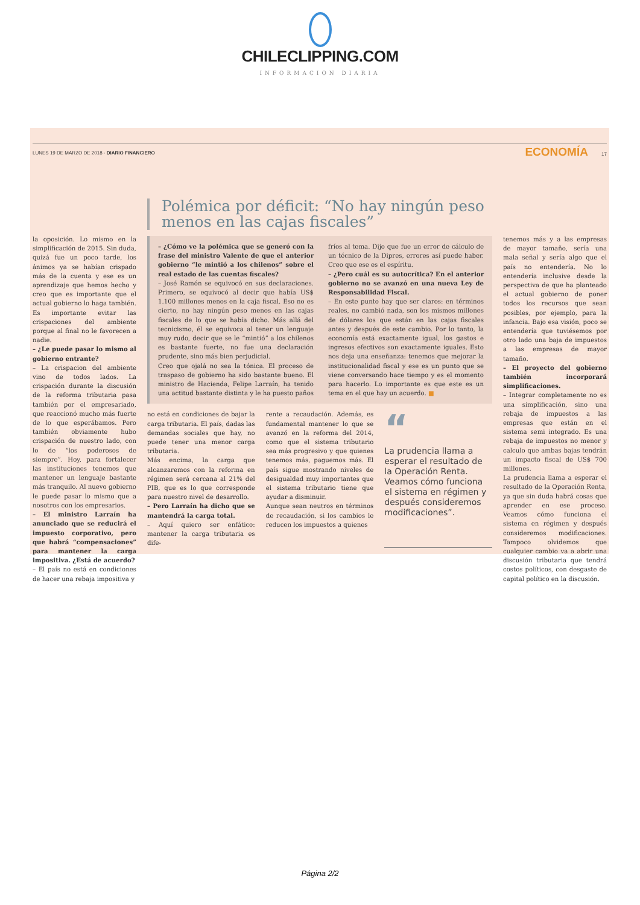CHILECLIPPING.COM
INFORMACION DIARIA
LUNES 19 DE MARZO DE 2018 - DIARIO FINANCIERO ECONOMÍA 17
la oposición. Lo mismo en la simplificación de 2015. Sin duda, quizá fue un poco tarde, los ánimos ya se habían crispado más de la cuenta y ese es un aprendizaje que hemos hecho y creo que es importante que el actual gobierno lo haga también. Es importante evitar las crispaciones del ambiente porque al final no le favorecen a nadie.
– ¿Le puede pasar lo mismo al gobierno entrante?
– La crispacion del ambiente vino de todos lados. La crispación durante la discusión de la reforma tributaria pasa también por el empresariado, que reaccionó mucho más fuerte de lo que esperábamos. Pero también obviamente hubo crispación de nuestro lado, con lo de “los poderosos de siempre”. Hoy, para fortalecer las instituciones tenemos que mantener un lenguaje bastante más tranquilo. Al nuevo gobierno le puede pasar lo mismo que a nosotros con los empresarios.
– El ministro Larraín ha anunciado que se reducirá el impuesto corporativo, pero que habrá “compensaciones” para mantener la carga impositiva. ¿Está de acuerdo?
– El país no está en condiciones de hacer una rebaja impositiva y
Polémica por déficit: “No hay ningún peso menos en las cajas fiscales”
– ¿Cómo ve la polémica que se generó con la frase del ministro Valente de que el anterior gobierno “le mintió a los chilenos” sobre el real estado de las cuentas fiscales?
– José Ramón se equivocó en sus declaraciones. Primero, se equivocó al decir que había US$ 1.100 millones menos en la caja fiscal. Eso no es cierto, no hay ningún peso menos en las cajas fiscales de lo que se había dicho. Más allá del tecnicismo, él se equivoca al tener un lenguaje muy rudo, decir que se le “mintió” a los chilenos es bastante fuerte, no fue una declaración prudente, sino más bien perjudicial.
Creo que ojalá no sea la tónica. El proceso de traspaso de gobierno ha sido bastante bueno. El ministro de Hacienda, Felipe Larraín, ha tenido una actitud bastante distinta y le ha puesto paños fríos al tema. Dijo que fue un error de cálculo de un técnico de la Dipres, errores así puede haber. Creo que ese es el espíritu.
– ¿Pero cuál es su autocrítica? En el anterior gobierno no se avanzó en una nueva Ley de Responsabilidad Fiscal.
– En este punto hay que ser claros: en términos reales, no cambió nada, son los mismos millones de dólares los que están en las cajas fiscales antes y después de este cambio. Por lo tanto, la economía está exactamente igual, los gastos e ingresos efectivos son exactamente iguales. Esto nos deja una enseñanza: tenemos que mejorar la institucionalidad fiscal y ese es un punto que se viene conversando hace tiempo y es el momento para hacerlo. Lo importante es que este es un tema en el que hay un acuerdo. ■
no está en condiciones de bajar la carga tributaria. El país, dadas las demandas sociales que hay, no puede tener una menor carga tributaria.
Más encima, la carga que alcanzaremos con la reforma en régimen será cercana al 21% del PIB, que es lo que corresponde para nuestro nivel de desarrollo.
– Pero Larraín ha dicho que se mantendrá la carga total.
– Aquí quiero ser enfático: mantener la carga tributaria es dife-
rente a recaudación. Además, es fundamental mantener lo que se avanzó en la reforma del 2014, como que el sistema tributario sea más progresivo y que quienes tenemos más, paguemos más. El país sigue mostrando niveles de desigualdad muy importantes que el sistema tributario tiene que ayudar a disminuir.
Aunque sean neutros en términos de recaudación, si los cambios le reducen los impuestos a quienes
“La prudencia llama a esperar el resultado de la Operación Renta. Veamos cómo funciona el sistema en régimen y después consideremos modificaciones”.
tenemos más y a las empresas de mayor tamaño, sería una mala señal y sería algo que el país no entendería. No lo entendería inclusive desde la perspectiva de que ha planteado el actual gobierno de poner todos los recursos que sean posibles, por ejemplo, para la infancia. Bajo esa visión, poco se entendería que tuviésemos por otro lado una baja de impuestos a las empresas de mayor tamaño.
– El proyecto del gobierno también incorporará simplificaciones.
– Integrar completamente no es una simplificación, sino una rebaja de impuestos a las empresas que están en el sistema semi integrado. Es una rebaja de impuestos no menor y calculo que ambas bajas tendrán un impacto fiscal de US$ 700 millones.
La prudencia llama a esperar el resultado de la Operación Renta, ya que sin duda habrá cosas que aprender en ese proceso. Veamos cómo funciona el sistema en régimen y después consideremos modificaciones. Tampoco olvidemos que cualquier cambio va a abrir una discusión tributaria que tendrá costos políticos, con desgaste de capital político en la discusión.
Página 2/2